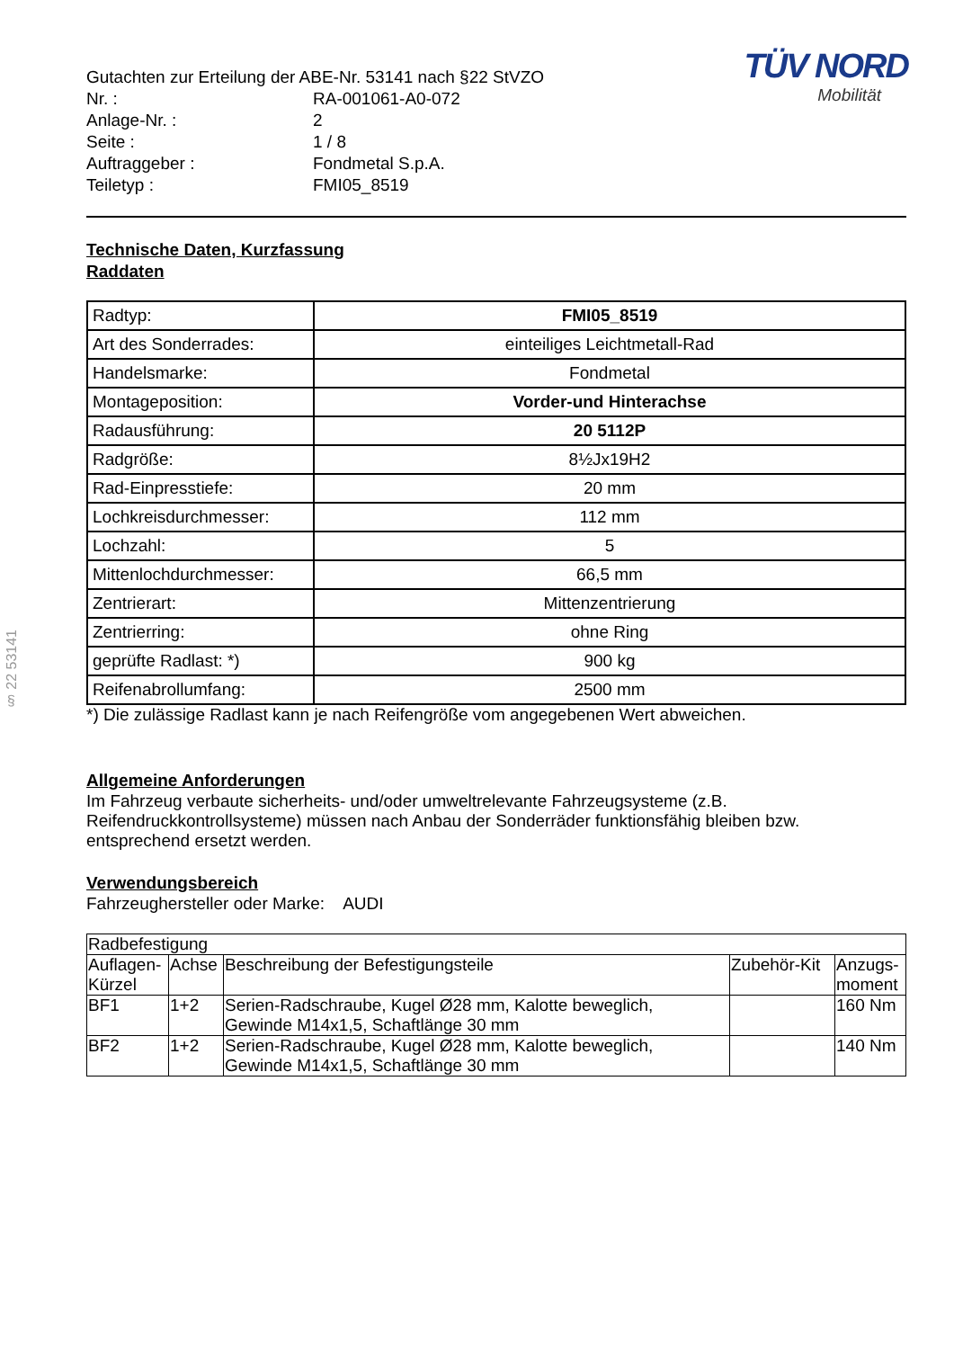§ 22 53141
TÜV NORD
Mobilität
| Gutachten zur Erteilung der ABE-Nr. 53141 nach §22 StVZO | |
| Nr. : | RA-001061-A0-072 |
| Anlage-Nr. : | 2 |
| Seite : | 1 / 8 |
| Auftraggeber : | Fondmetal S.p.A. |
| Teiletyp : | FMI05_8519 |
Technische Daten, Kurzfassung
Raddaten
| Radtyp: | FMI05_8519 |
| Art des Sonderrades: | einteiliges Leichtmetall-Rad |
| Handelsmarke: | Fondmetal |
| Montageposition: | Vorder-und Hinterachse |
| Radausführung: | 20 5112P |
| Radgröße: | 8½Jx19H2 |
| Rad-Einpresstiefe: | 20 mm |
| Lochkreisdurchmesser: | 112 mm |
| Lochzahl: | 5 |
| Mittenlochdurchmesser: | 66,5 mm |
| Zentrierart: | Mittenzentrierung |
| Zentrierring: | ohne Ring |
| geprüfte Radlast: *) | 900 kg |
| Reifenabrollumfang: | 2500 mm |
*) Die zulässige Radlast kann je nach Reifengröße vom angegebenen Wert abweichen.
Allgemeine Anforderungen
Im Fahrzeug verbaute sicherheits- und/oder umweltrelevante Fahrzeugsysteme (z.B. Reifendruckkontrollsysteme) müssen nach Anbau der Sonderräder funktionsfähig bleiben bzw. entsprechend ersetzt werden.
Verwendungsbereich
Fahrzeughersteller oder Marke: AUDI
| Radbefestigung | | | | |
| Auflagen- Kürzel | Achse | Beschreibung der Befestigungsteile | Zubehör-Kit | Anzugs- moment |
| BF1 | 1+2 | Serien-Radschraube, Kugel Ø28 mm, Kalotte beweglich, Gewinde M14x1,5, Schaftlänge 30 mm | | 160 Nm |
| BF2 | 1+2 | Serien-Radschraube, Kugel Ø28 mm, Kalotte beweglich, Gewinde M14x1,5, Schaftlänge 30 mm | | 140 Nm |